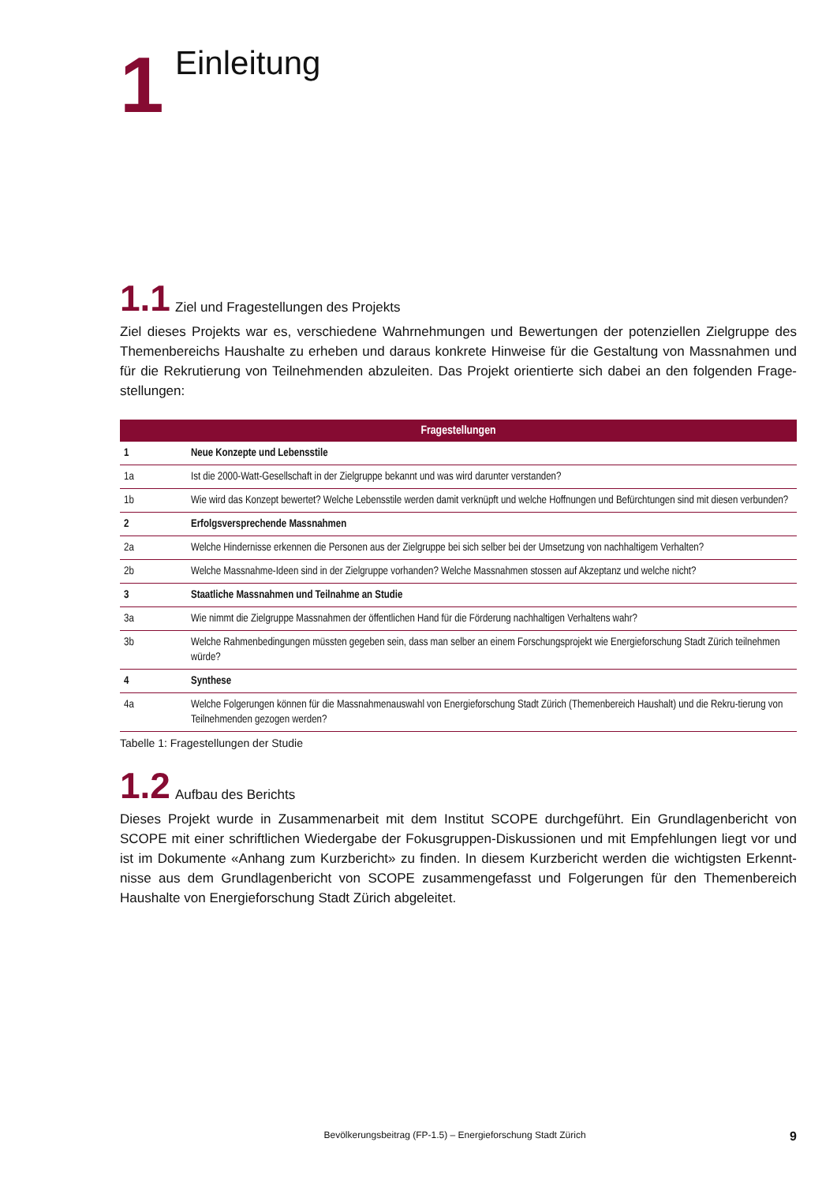1
Einleitung
1.1 Ziel und Fragestellungen des Projekts
Ziel dieses Projekts war es, verschiedene Wahrnehmungen und Bewertungen der potenziellen Zielgruppe des Themenbereichs Haushalte zu erheben und daraus konkrete Hinweise für die Gestaltung von Massnahmen und für die Rekrutierung von Teilnehmenden abzuleiten. Das Projekt orientierte sich dabei an den folgenden Frage-stellungen:
| Fragestellungen | |
| --- | --- |
| 1 | Neue Konzepte und Lebensstile |
| 1a | Ist die 2000-Watt-Gesellschaft in der Zielgruppe bekannt und was wird darunter verstanden? |
| 1b | Wie wird das Konzept bewertet? Welche Lebensstile werden damit verknüpft und welche Hoffnungen und Befürchtungen sind mit diesen verbunden? |
| 2 | Erfolgsversprechende Massnahmen |
| 2a | Welche Hindernisse erkennen die Personen aus der Zielgruppe bei sich selber bei der Umsetzung von nachhaltigem Verhalten? |
| 2b | Welche Massnahme-Ideen sind in der Zielgruppe vorhanden? Welche Massnahmen stossen auf Akzeptanz und welche nicht? |
| 3 | Staatliche Massnahmen und Teilnahme an Studie |
| 3a | Wie nimmt die Zielgruppe Massnahmen der öffentlichen Hand für die Förderung nachhaltigen Verhaltens wahr? |
| 3b | Welche Rahmenbedingungen müssten gegeben sein, dass man selber an einem Forschungsprojekt wie Energieforschung Stadt Zürich teilnehmen würde? |
| 4 | Synthese |
| 4a | Welche Folgerungen können für die Massnahmenauswahl von Energieforschung Stadt Zürich (Themenbereich Haushalt) und die Rekru-tierung von Teilnehmenden gezogen werden? |
Tabelle 1: Fragestellungen der Studie
1.2 Aufbau des Berichts
Dieses Projekt wurde in Zusammenarbeit mit dem Institut SCOPE durchgeführt. Ein Grundlagenbericht von SCOPE mit einer schriftlichen Wiedergabe der Fokusgruppen-Diskussionen und mit Empfehlungen liegt vor und ist im Dokumente «Anhang zum Kurzbericht» zu finden. In diesem Kurzbericht werden die wichtigsten Erkennt-nisse aus dem Grundlagenbericht von SCOPE zusammengefasst und Folgerungen für den Themenbereich Haushalte von Energieforschung Stadt Zürich abgeleitet.
Bevölkerungsbeitrag (FP-1.5) – Energieforschung Stadt Zürich 9